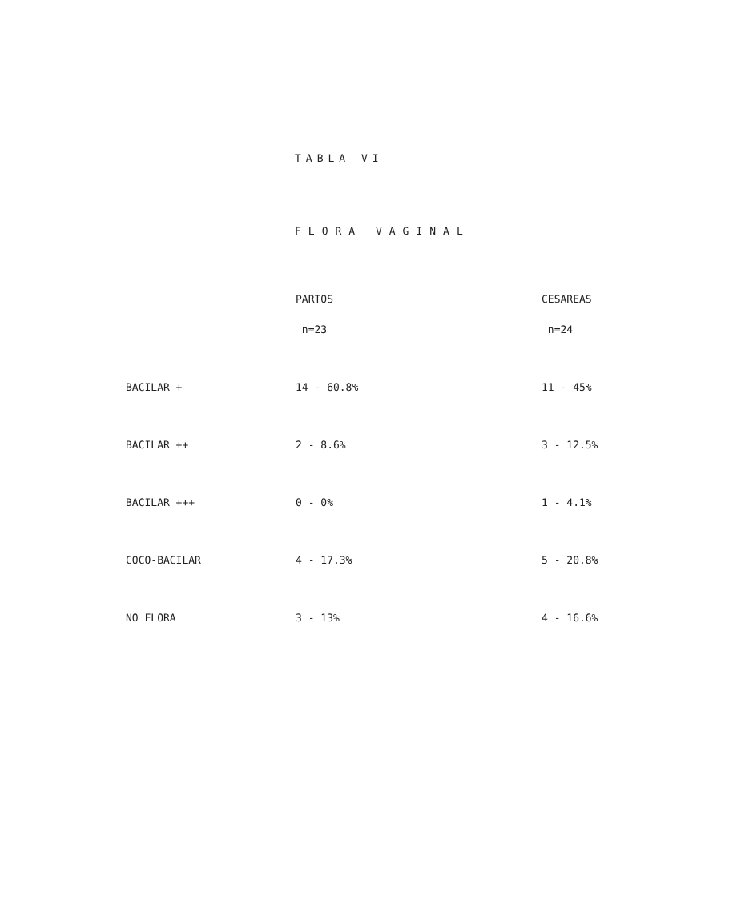TABLA VI
FLORA VAGINAL
| | PARTOS | CESAREAS |
| --- | --- | --- |
| | n=23 | n=24 |
| BACILAR + | 14 - 60.8% | 11 - 45% |
| BACILAR ++ | 2 - 8.6% | 3 - 12.5% |
| BACILAR +++ | 0 - 0% | 1 - 4.1% |
| COCO-BACILAR | 4 - 17.3% | 5 - 20.8% |
| NO FLORA | 3 - 13% | 4 - 16.6% |